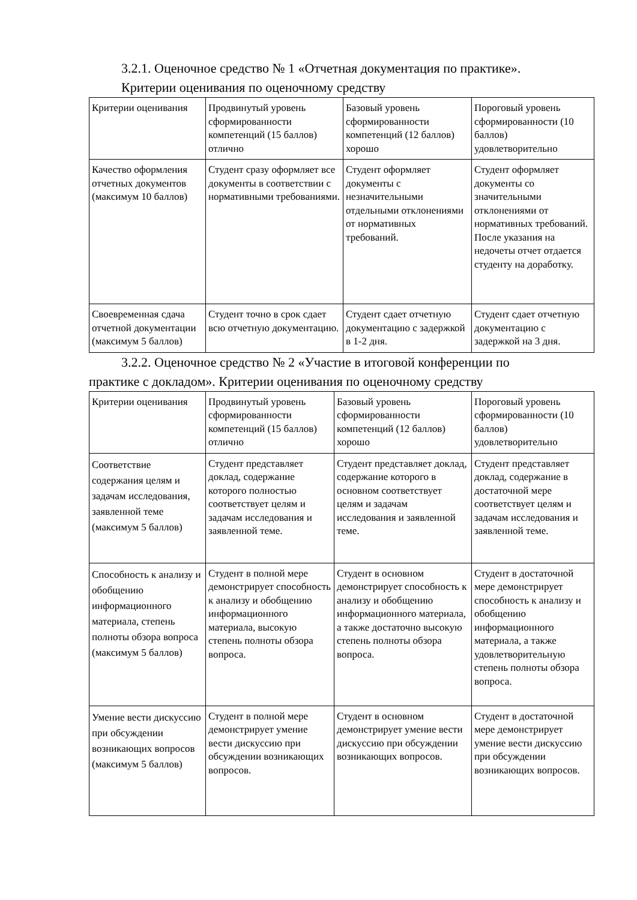3.2.1. Оценочное средство № 1 «Отчетная документация по практике».
Критерии оценивания по оценочному средству
| Критерии оценивания | Продвинутый уровень сформированности компетенций (15 баллов) отлично | Базовый уровень сформированности компетенций (12 баллов) хорошо | Пороговый уровень сформированности (10 баллов) удовлетворительно |
| Качество оформления отчетных документов (максимум 10 баллов) | Студент сразу оформляет все документы в соответствии с нормативными требованиями. | Студент оформляет документы с незначительными отдельными отклонениями от нормативных требований. | Студент оформляет документы со значительными отклонениями от нормативных требований. После указания на недочеты отчет отдается студенту на доработку. |
| Своевременная сдача отчетной документации (максимум 5 баллов) | Студент точно в срок сдает всю отчетную документацию. | Студент сдает отчетную документацию с задержкой в 1-2 дня. | Студент сдает отчетную документацию с задержкой на 3 дня. |
3.2.2. Оценочное средство № 2 «Участие в итоговой конференции по
практике с докладом». Критерии оценивания по оценочному средству
| Критерии оценивания | Продвинутый уровень сформированности компетенций (15 баллов) отлично | Базовый уровень сформированности компетенций (12 баллов) хорошо | Пороговый уровень сформированности (10 баллов) удовлетворительно |
| Соответствие содержания целям и задачам исследования, заявленной теме (максимум 5 баллов) | Студент представляет доклад, содержание которого полностью соответствует целям и задачам исследования и заявленной теме. | Студент представляет доклад, содержание которого в основном соответствует целям и задачам исследования и заявленной теме. | Студент представляет доклад, содержание в достаточной мере соответствует целям и задачам исследования и заявленной теме. |
| Способность к анализу и обобщению информационного материала, степень полноты обзора вопроса (максимум 5 баллов) | Студент в полной мере демонстрирует способность к анализу и обобщению информационного материала, высокую степень полноты обзора вопроса. | Студент в основном демонстрирует способность к анализу и обобщению информационного материала, а также достаточно высокую степень полноты обзора вопроса. | Студент в достаточной мере демонстрирует способность к анализу и обобщению информационного материала, а также удовлетворительную степень полноты обзора вопроса. |
| Умение вести дискуссию при обсуждении возникающих вопросов (максимум 5 баллов) | Студент в полной мере демонстрирует умение вести дискуссию при обсуждении возникающих вопросов. | Студент в основном демонстрирует умение вести дискуссию при обсуждении возникающих вопросов. | Студент в достаточной мере демонстрирует умение вести дискуссию при обсуждении возникающих вопросов. |